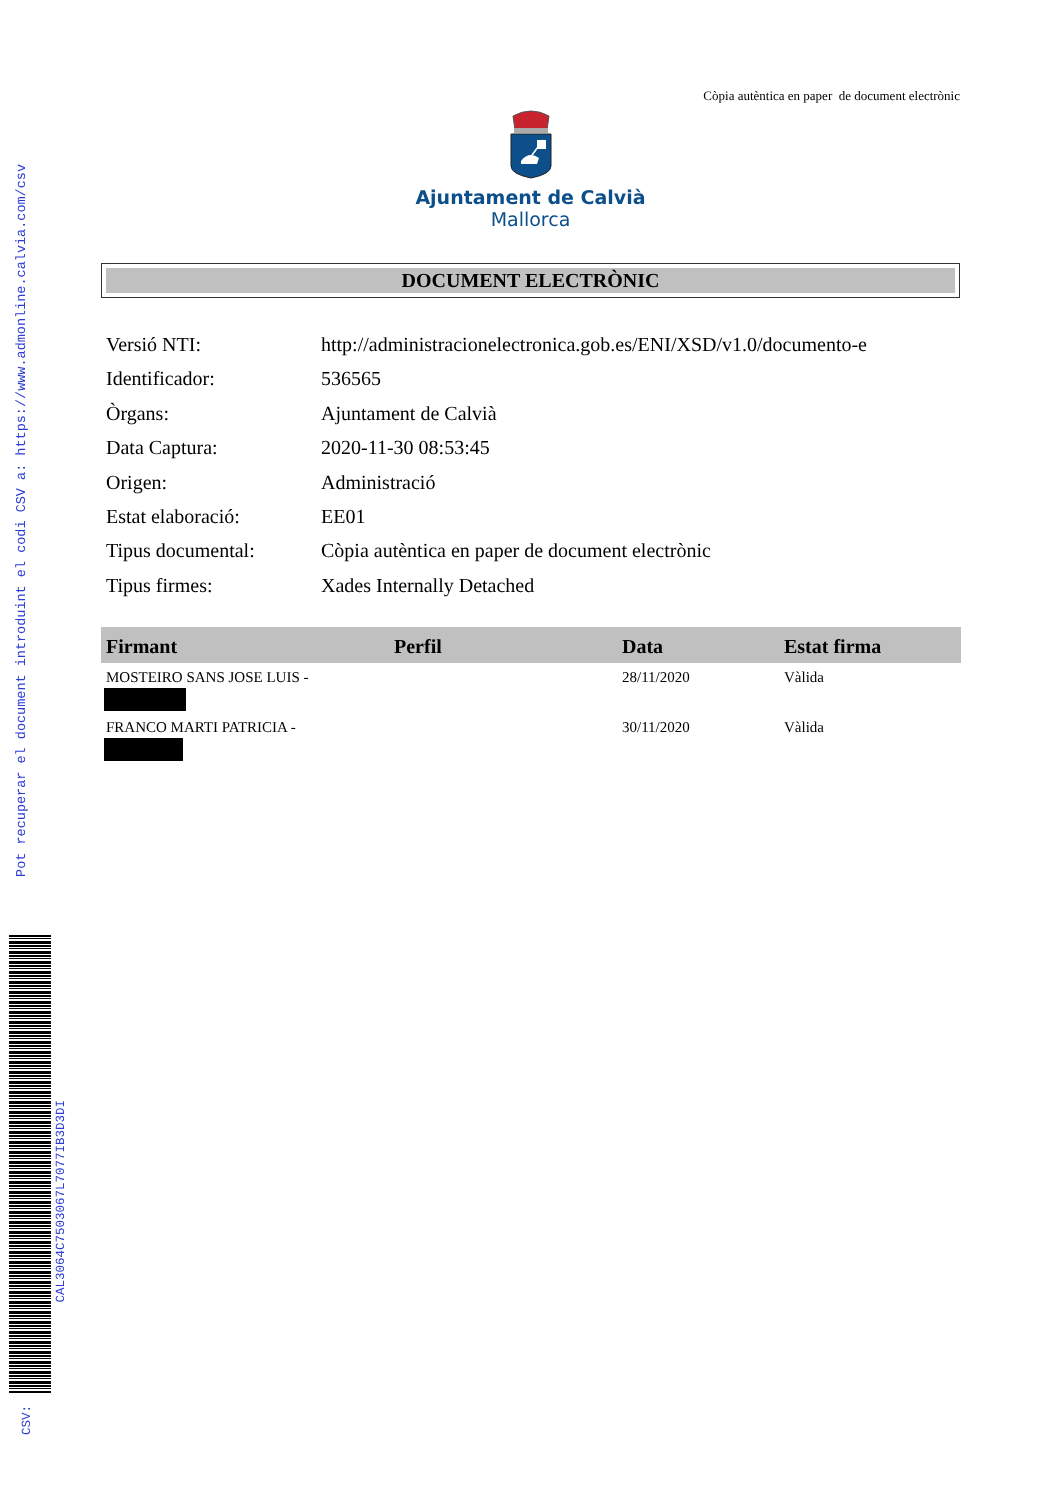Còpia autèntica en paper de document electrònic
Ajuntament de Calvià
Mallorca
DOCUMENT ELECTRÒNIC
Versió NTI: http://administracionelectronica.gob.es/ENI/XSD/v1.0/documento-e
Identificador: 536565
Òrgans: Ajuntament de Calvià
Data Captura: 2020-11-30 08:53:45
Origen: Administració
Estat elaboració: EE01
Tipus documental: Còpia autèntica en paper de document electrònic
Tipus firmes: Xades Internally Detached
| Firmant | Perfil | Data | Estat firma |
| --- | --- | --- | --- |
| MOSTEIRO SANS JOSE LUIS - | | 28/11/2020 | Vàlida |
| FRANCO MARTI PATRICIA - | | 30/11/2020 | Vàlida |
Pot recuperar el document introduint el codi CSV a: https://www.admonline.calvia.com/csv
CAL3064C7503067L7077IB3D3DI
CSV: